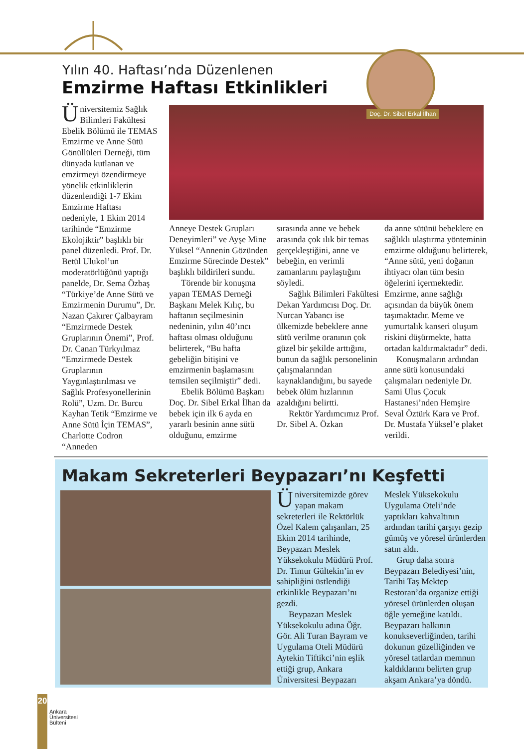Yılın 40. Haftası’nda Düzenlenen
Emzirme Haftası Etkinlikleri
Doç. Dr. Sibel Erkal İlhan
Üniversitemiz Sağlık Bilimleri Fakültesi Ebelik Bölümü ile TEMAS Emzirme ve Anne Sütü Gönüllüleri Derneği, tüm dünyada kutlanan ve emzirmeyi özendirmeye yönelik etkinliklerin düzenlendiği 1-7 Ekim Emzirme Haftası nedeniyle, 1 Ekim 2014 tarihinde “Emzirme Ekolojiktir” başlıklı bir panel düzenledi. Prof. Dr. Betül Ulukol’un moderatörlüğünü yaptığı panelde, Dr. Sema Özbaş “Türkiye’de Anne Sütü ve Emzirmenin Durumu”, Dr. Nazan Çakırer Çalbayram “Emzirmede Destek Gruplarının Önemi”, Prof. Dr. Canan Türkyılmaz “Emzirmede Destek Gruplarının Yaygınlaştırılması ve Sağlık Profesyonellerinin Rolü”, Uzm. Dr. Burcu Kayhan Tetik “Emzirme ve Anne Sütü İçin TEMAS”, Charlotte Codron “Anneden
Anneye Destek Grupları Deneyimleri” ve Ayşe Mine Yüksel “Annenin Gözünden Emzirme Sürecinde Destek” başlıklı bildirileri sundu.
Törende bir konuşma yapan TEMAS Derneği Başkanı Melek Kılıç, bu haftanın seçilmesinin nedeninin, yılın 40’ıncı haftası olması olduğunu belirterek, “Bu hafta gebeliğin bitişini ve emzirmenin başlamasını temsilen seçilmiştir” dedi.
Ebelik Bölümü Başkanı Doç. Dr. Sibel Erkal İlhan da bebek için ilk 6 ayda en yararlı besinin anne sütü olduğunu, emzirme
sırasında anne ve bebek arasında çok ılık bir temas gerçekleştiğini, anne ve bebeğin, en verimli zamanlarını paylaştığını söyledi.
Sağlık Bilimleri Fakültesi Dekan Yardımcısı Doç. Dr. Nurcan Yabancı ise ülkemizde bebeklere anne sütü verilme oranının çok güzel bir şekilde arttığını, bunun da sağlık personelinin çalışmalarından kaynaklandığını, bu sayede bebek ölüm hızlarının azaldığını belirtti.
Rektör Yardımcımız Prof. Dr. Sibel A. Özkan
da anne sütünü bebeklere en sağlıklı ulaştırma yönteminin emzirme olduğunu belirterek, “Anne sütü, yeni doğanın ihtiyacı olan tüm besin öğelerini içermektedir. Emzirme, anne sağlığı açısından da büyük önem taşımaktadır. Meme ve yumurtalık kanseri oluşum riskini düşürmekte, hatta ortadan kaldırmaktadır” dedi.
Konuşmaların ardından anne sütü konusundaki çalışmaları nedeniyle Dr. Sami Ulus Çocuk Hastanesi’nden Hemşire Seval Öztürk Kara ve Prof. Dr. Mustafa Yüksel’e plaket verildi.
Makam Sekreterleri Beypazarı’nı Keşfetti
Üniversitemizde görev yapan makam sekreterleri ile Rektörlük Özel Kalem çalışanları, 25 Ekim 2014 tarihinde, Beypazarı Meslek Yüksekokulu Müdürü Prof. Dr. Timur Gültekin’in ev sahipliğini üstlendiği etkinlikle Beypazarı’nı gezdi.
Beypazarı Meslek Yüksekokulu adına Öğr. Gör. Ali Turan Bayram ve Uygulama Oteli Müdürü Aytekin Tiftikci’nin eşlik ettiği grup, Ankara Üniversitesi Beypazarı
Meslek Yüksekokulu Uygulama Oteli’nde yaptıkları kahvaltının ardından tarihi çarşıyı gezip gümüş ve yöresel ürünlerden satın aldı.
Grup daha sonra Beypazarı Belediyesi’nin, Tarihi Taş Mektep Restoran’da organize ettiği yöresel ürünlerden oluşan öğle yemeğine katıldı. Beypazarı halkının konukseverliğinden, tarihi dokunun güzelliğinden ve yöresel tatlardan memnun kaldıklarını belirten grup akşam Ankara’ya döndü.
20
Ankara
Üniversitesi
Bülteni